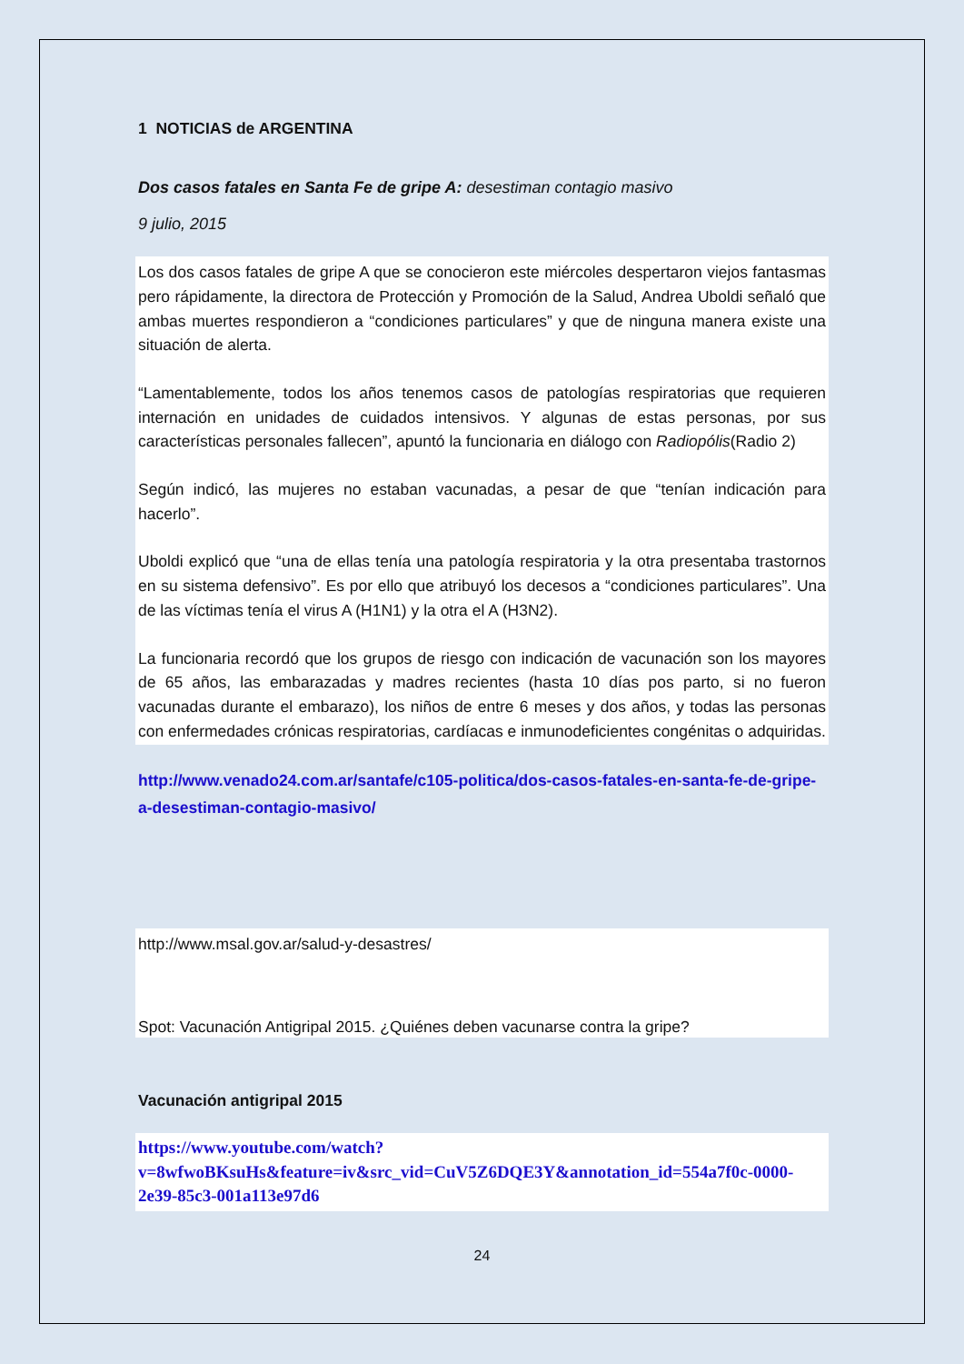1 NOTICIAS de ARGENTINA
Dos casos fatales en Santa Fe de gripe A: desestiman contagio masivo
9 julio, 2015
Los dos casos fatales de gripe A que se conocieron este miércoles despertaron viejos fantasmas pero rápidamente, la directora de Protección y Promoción de la Salud, Andrea Uboldi señaló que ambas muertes respondieron a “condiciones particulares” y que de ninguna manera existe una situación de alerta.
“Lamentablemente, todos los años tenemos casos de patologías respiratorias que requieren internación en unidades de cuidados intensivos. Y algunas de estas personas, por sus características personales fallecen”, apuntó la funcionaria en diálogo con Radiopólis(Radio 2)
Según indicó, las mujeres no estaban vacunadas, a pesar de que “tenían indicación para hacerlo”.
Uboldi explicó que “una de ellas tenía una patología respiratoria y la otra presentaba trastornos en su sistema defensivo”. Es por ello que atribuyó los decesos a “condiciones particulares”. Una de las víctimas tenía el virus A (H1N1) y la otra el A (H3N2).
La funcionaria recordó que los grupos de riesgo con indicación de vacunación son los mayores de 65 años, las embarazadas y madres recientes (hasta 10 días pos parto, si no fueron vacunadas durante el embarazo), los niños de entre 6 meses y dos años, y todas las personas con enfermedades crónicas respiratorias, cardíacas e inmunodeficientes congénitas o adquiridas.
http://www.venado24.com.ar/santafe/c105-politica/dos-casos-fatales-en-santa-fe-de-gripe-a-desestiman-contagio-masivo/
http://www.msal.gov.ar/salud-y-desastres/
Spot: Vacunación Antigripal 2015. ¿Quiénes deben vacunarse contra la gripe?
Vacunación antigripal 2015
https://www.youtube.com/watch?v=8wfwoBKsuHs&feature=iv&src_vid=CuV5Z6DQE3Y&annotation_id=554a7f0c-0000-2e39-85c3-001a113e97d6
24